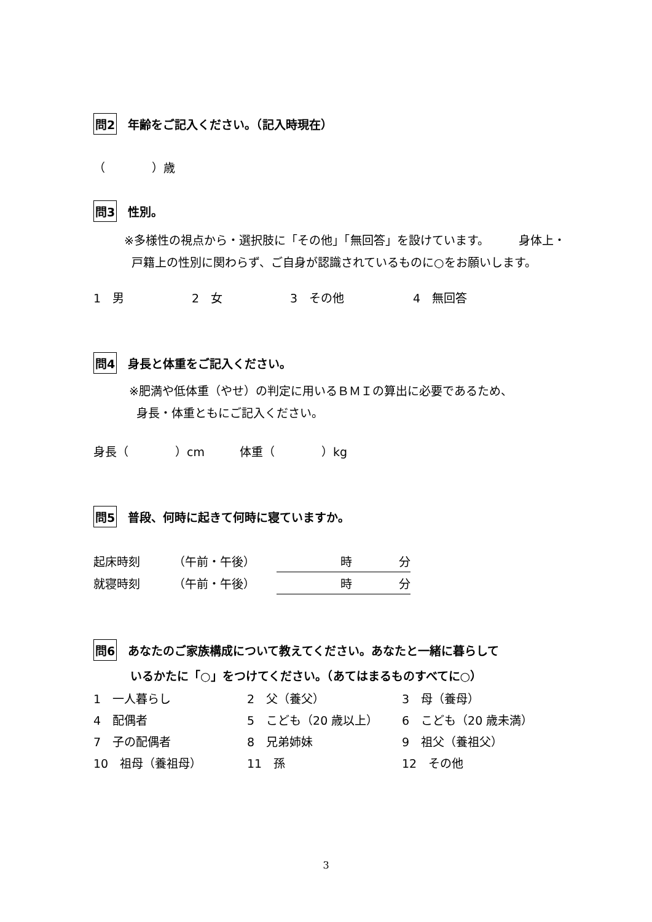問2 年齢をご記入ください。（記入時現在）
（　　　　）歳
問3 性別。
※多様性の視点から・選択肢に「その他」「無回答」を設けています。　　　身体上・
戸籍上の性別に関わらず、ご自身が認識されているものに○をお願いします。
1　男 2　女 3　その他 4　無回答
問4 身長と体重をご記入ください。
※肥満や低体重（やせ）の判定に用いるＢＭＩの算出に必要であるため、
身長・体重ともにご記入ください。
身長（　　　　）cm　　　体重（　　　　）kg
問5 普段、何時に起きて何時に寝ていますか。
| 起床時刻 | （午前・午後） | 時 分 |
| 就寝時刻 | （午前・午後） | 時 分 |
問6 あなたのご家族構成について教えてください。あなたと一緒に暮らして
いるかたに「○」をつけてください。（あてはまるものすべてに○）
| 1 一人暮らし | 2 父（養父） | 3 母（養母） |
| 4 配偶者 | 5 こども（20 歳以上） | 6 こども（20 歳未満） |
| 7 子の配偶者 | 8 兄弟姉妹 | 9 祖父（養祖父） |
| 10 祖母（養祖母） | 11 孫 | 12 その他 |
3